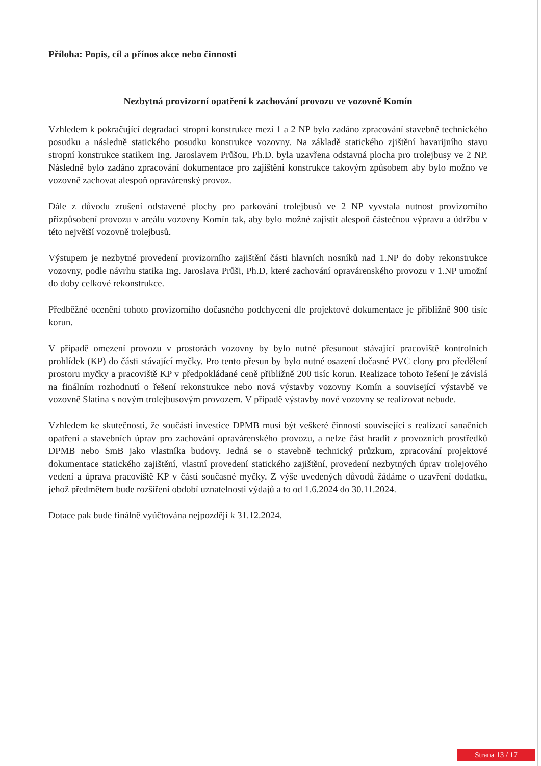Příloha: Popis, cíl a přínos akce nebo činnosti
Nezbytná provizorní opatření k zachování provozu ve vozovně Komín
Vzhledem k pokračující degradaci stropní konstrukce mezi 1 a 2 NP bylo zadáno zpracování stavebně technického posudku a následně statického posudku konstrukce vozovny. Na základě statického zjištění havarijního stavu stropní konstrukce statikem Ing. Jaroslavem Průšou, Ph.D. byla uzavřena odstavná plocha pro trolejbusy ve 2 NP. Následně bylo zadáno zpracování dokumentace pro zajištění konstrukce takovým způsobem aby bylo možno ve vozovně zachovat alespoň opravárenský provoz.
Dále z důvodu zrušení odstavené plochy pro parkování trolejbusů ve 2 NP vyvstala nutnost provizorního přizpůsobení provozu v areálu vozovny Komín tak, aby bylo možné zajistit alespoň částečnou výpravu a údržbu v této největší vozovně trolejbusů.
Výstupem je nezbytné provedení provizorního zajištění části hlavních nosníků nad 1.NP do doby rekonstrukce vozovny, podle návrhu statika Ing. Jaroslava Průši, Ph.D, které zachování opravárenského provozu v 1.NP umožní do doby celkové rekonstrukce.
Předběžné ocenění tohoto provizorního dočasného podchycení dle projektové dokumentace je přibližně 900 tisíc korun.
V případě omezení provozu v prostorách vozovny by bylo nutné přesunout stávající pracoviště kontrolních prohlídek (KP) do části stávající myčky. Pro tento přesun by bylo nutné osazení dočasné PVC clony pro předělení prostoru myčky a pracoviště KP v předpokládané ceně přibližně 200 tisíc korun. Realizace tohoto řešení je závislá na finálním rozhodnutí o řešení rekonstrukce nebo nová výstavby vozovny Komín a související výstavbě ve vozovně Slatina s novým trolejbusovým provozem. V případě výstavby nové vozovny se realizovat nebude.
Vzhledem ke skutečnosti, že součástí investice DPMB musí být veškeré činnosti související s realizací sanačních opatření a stavebních úprav pro zachování opravárenského provozu, a nelze část hradit z provozních prostředků DPMB nebo SmB jako vlastníka budovy. Jedná se o stavebně technický průzkum, zpracování projektové dokumentace statického zajištění, vlastní provedení statického zajištění, provedení nezbytných úprav trolejového vedení a úprava pracoviště KP v části současné myčky. Z výše uvedených důvodů žádáme o uzavření dodatku, jehož předmětem bude rozšíření období uznatelnosti výdajů a to od 1.6.2024 do 30.11.2024.
Dotace pak bude finálně vyúčtována nejpozději k 31.12.2024.
Strana 13 / 17